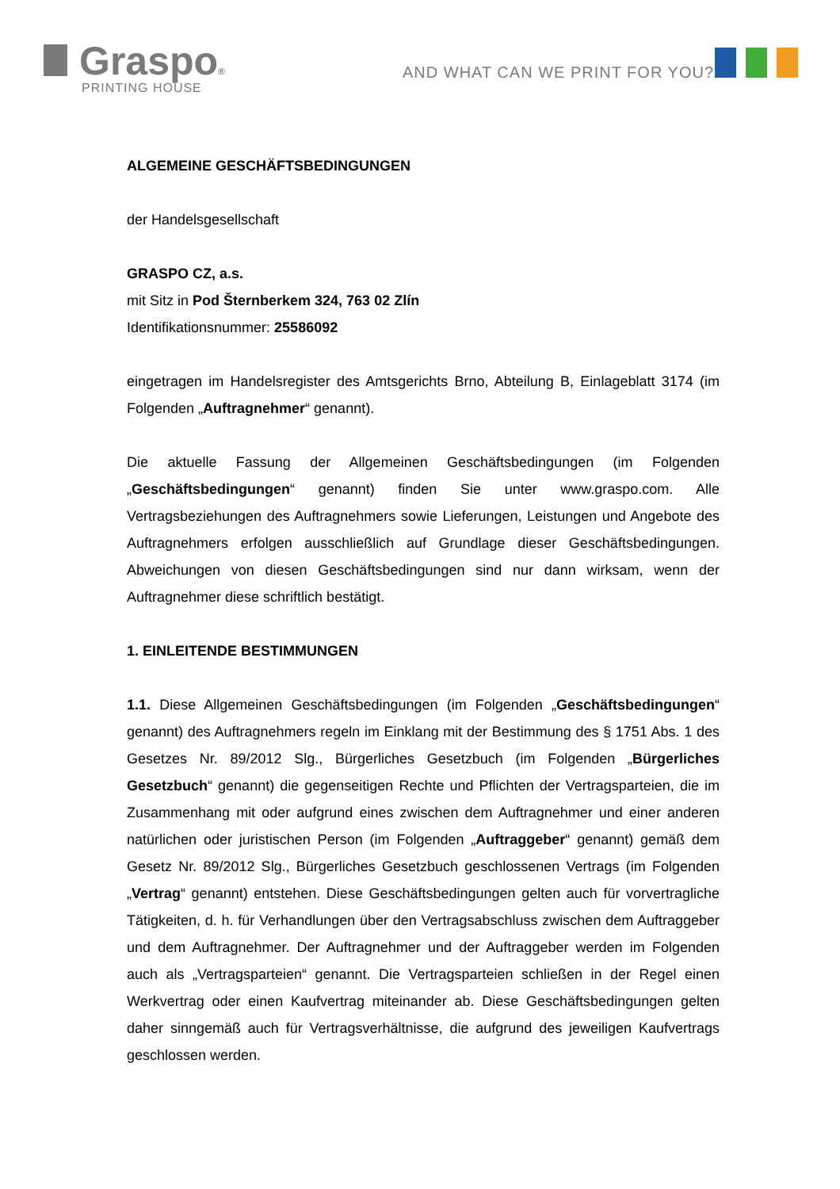Graspo®
PRINTING HOUSE
AND WHAT CAN WE PRINT FOR YOU?
ALGEMEINE GESCHÄFTSBEDINGUNGEN
der Handelsgesellschaft
GRASPO CZ, a.s.
mit Sitz in Pod Šternberkem 324, 763 02 Zlín
Identifikationsnummer: 25586092
eingetragen im Handelsregister des Amtsgerichts Brno, Abteilung B, Einlageblatt 3174 (im Folgenden „Auftragnehmer“ genannt).
Die aktuelle Fassung der Allgemeinen Geschäftsbedingungen (im Folgenden „Geschäftsbedingungen“ genannt) finden Sie unter www.graspo.com. Alle Vertragsbeziehungen des Auftragnehmers sowie Lieferungen, Leistungen und Angebote des Auftragnehmers erfolgen ausschließlich auf Grundlage dieser Geschäftsbedingungen. Abweichungen von diesen Geschäftsbedingungen sind nur dann wirksam, wenn der Auftragnehmer diese schriftlich bestätigt.
1. EINLEITENDE BESTIMMUNGEN
1.1. Diese Allgemeinen Geschäftsbedingungen (im Folgenden „Geschäftsbedingungen“ genannt) des Auftragnehmers regeln im Einklang mit der Bestimmung des § 1751 Abs. 1 des Gesetzes Nr. 89/2012 Slg., Bürgerliches Gesetzbuch (im Folgenden „Bürgerliches Gesetzbuch“ genannt) die gegenseitigen Rechte und Pflichten der Vertragsparteien, die im Zusammenhang mit oder aufgrund eines zwischen dem Auftragnehmer und einer anderen natürlichen oder juristischen Person (im Folgenden „Auftraggeber“ genannt) gemäß dem Gesetz Nr. 89/2012 Slg., Bürgerliches Gesetzbuch geschlossenen Vertrags (im Folgenden „Vertrag“ genannt) entstehen. Diese Geschäftsbedingungen gelten auch für vorvertragliche Tätigkeiten, d. h. für Verhandlungen über den Vertragsabschluss zwischen dem Auftraggeber und dem Auftragnehmer. Der Auftragnehmer und der Auftraggeber werden im Folgenden auch als „Vertragsparteien“ genannt. Die Vertragsparteien schließen in der Regel einen Werkvertrag oder einen Kaufvertrag miteinander ab. Diese Geschäftsbedingungen gelten daher sinngemäß auch für Vertragsverhältnisse, die aufgrund des jeweiligen Kaufvertrags geschlossen werden.